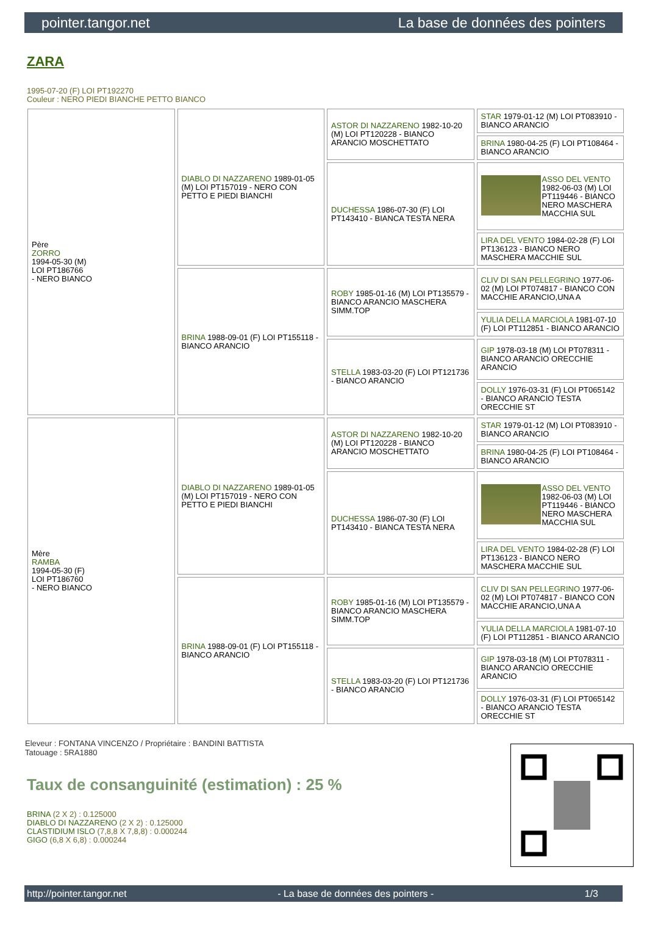pointer.tangor.net La base de données des pointers
ZARA
1995-07-20 (F) LOI PT192270
Couleur : NERO PIEDI BIANCHE PETTO BIANCO
| Père ZORRO 1994-05-30 (M) LOI PT186766 - NERO BIANCO | DIABLO DI NAZZARENO 1989-01-05 (M) LOI PT157019 - NERO CON PETTO E PIEDI BIANCHI | ASTOR DI NAZZARENO 1982-10-20 (M) LOI PT120228 - BIANCO ARANCIO MOSCHETTATO | STAR 1979-01-12 (M) LOI PT083910 - BIANCO ARANCIO |
| | | | BRINA 1980-04-25 (F) LOI PT108464 - BIANCO ARANCIO |
| | | DUCHESSA 1986-07-30 (F) LOI PT143410 - BIANCA TESTA NERA | ASSO DEL VENTO 1982-06-03 (M) LOI PT119446 - BIANCO NERO MASCHERA MACCHIA SUL |
| | | | LIRA DEL VENTO 1984-02-28 (F) LOI PT136123 - BIANCO NERO MASCHERA MACCHIE SUL |
| | BRINA 1988-09-01 (F) LOI PT155118 - BIANCO ARANCIO | ROBY 1985-01-16 (M) LOI PT135579 - BIANCO ARANCIO MASCHERA SIMM.TOP | CLIV DI SAN PELLEGRINO 1977-06-02 (M) LOI PT074817 - BIANCO CON MACCHIE ARANCIO,UNA A |
| | | | YULIA DELLA MARCIOLA 1981-07-10 (F) LOI PT112851 - BIANCO ARANCIO |
| | | STELLA 1983-03-20 (F) LOI PT121736 - BIANCO ARANCIO | GIP 1978-03-18 (M) LOI PT078311 - BIANCO ARANCIO ORECCHIE ARANCIO |
| | | | DOLLY 1976-03-31 (F) LOI PT065142 - BIANCO ARANCIO TESTA ORECCHIE ST |
| Mère RAMBA 1994-05-30 (F) LOI PT186760 - NERO BIANCO | DIABLO DI NAZZARENO 1989-01-05 (M) LOI PT157019 - NERO CON PETTO E PIEDI BIANCHI | ASTOR DI NAZZARENO 1982-10-20 (M) LOI PT120228 - BIANCO ARANCIO MOSCHETTATO | STAR 1979-01-12 (M) LOI PT083910 - BIANCO ARANCIO |
| | | | BRINA 1980-04-25 (F) LOI PT108464 - BIANCO ARANCIO |
| | | DUCHESSA 1986-07-30 (F) LOI PT143410 - BIANCA TESTA NERA | ASSO DEL VENTO 1982-06-03 (M) LOI PT119446 - BIANCO NERO MASCHERA MACCHIA SUL |
| | | | LIRA DEL VENTO 1984-02-28 (F) LOI PT136123 - BIANCO NERO MASCHERA MACCHIE SUL |
| | BRINA 1988-09-01 (F) LOI PT155118 - BIANCO ARANCIO | ROBY 1985-01-16 (M) LOI PT135579 - BIANCO ARANCIO MASCHERA SIMM.TOP | CLIV DI SAN PELLEGRINO 1977-06-02 (M) LOI PT074817 - BIANCO CON MACCHIE ARANCIO,UNA A |
| | | | YULIA DELLA MARCIOLA 1981-07-10 (F) LOI PT112851 - BIANCO ARANCIO |
| | | STELLA 1983-03-20 (F) LOI PT121736 - BIANCO ARANCIO | GIP 1978-03-18 (M) LOI PT078311 - BIANCO ARANCIO ORECCHIE ARANCIO |
| | | | DOLLY 1976-03-31 (F) LOI PT065142 - BIANCO ARANCIO TESTA ORECCHIE ST |
Eleveur : FONTANA VINCENZO / Propriétaire : BANDINI BATTISTA
Tatouage : 5RA1880
Taux de consanguinité (estimation) : 25 %
BRINA (2 X 2) : 0.125000
DIABLO DI NAZZARENO (2 X 2) : 0.125000
CLASTIDIUM ISLO (7,8,8 X 7,8,8) : 0.000244
GIGO (6,8 X 6,8) : 0.000244
http://pointer.tangor.net - La base de données des pointers - 1/3